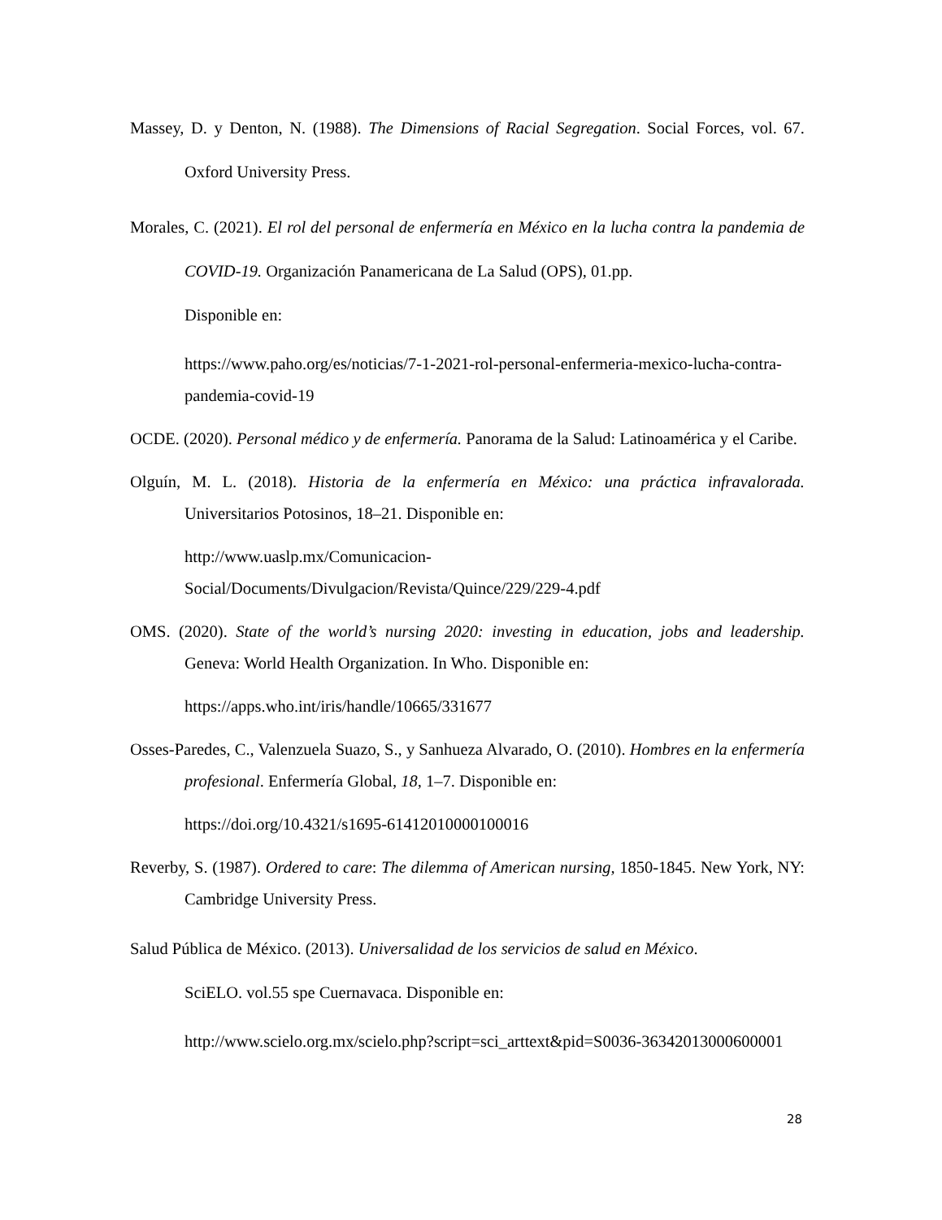Massey, D. y Denton, N. (1988). The Dimensions of Racial Segregation. Social Forces, vol. 67. Oxford University Press.
Morales, C. (2021). El rol del personal de enfermería en México en la lucha contra la pandemia de COVID-19. Organización Panamericana de La Salud (OPS), 01.pp.
Disponible en:
https://www.paho.org/es/noticias/7-1-2021-rol-personal-enfermeria-mexico-lucha-contra-pandemia-covid-19
OCDE. (2020). Personal médico y de enfermería. Panorama de la Salud: Latinoamérica y el Caribe.
Olguín, M. L. (2018). Historia de la enfermería en México: una práctica infravalorada. Universitarios Potosinos, 18–21. Disponible en:
http://www.uaslp.mx/Comunicacion-
Social/Documents/Divulgacion/Revista/Quince/229/229-4.pdf
OMS. (2020). State of the world’s nursing 2020: investing in education, jobs and leadership. Geneva: World Health Organization. In Who. Disponible en:
https://apps.who.int/iris/handle/10665/331677
Osses-Paredes, C., Valenzuela Suazo, S., y Sanhueza Alvarado, O. (2010). Hombres en la enfermería profesional. Enfermería Global, 18, 1–7. Disponible en:
https://doi.org/10.4321/s1695-61412010000100016
Reverby, S. (1987). Ordered to care: The dilemma of American nursing, 1850-1845. New York, NY: Cambridge University Press.
Salud Pública de México. (2013). Universalidad de los servicios de salud en México.
SciELO. vol.55 spe Cuernavaca. Disponible en:
http://www.scielo.org.mx/scielo.php?script=sci_arttext&pid=S0036-36342013000600001
28